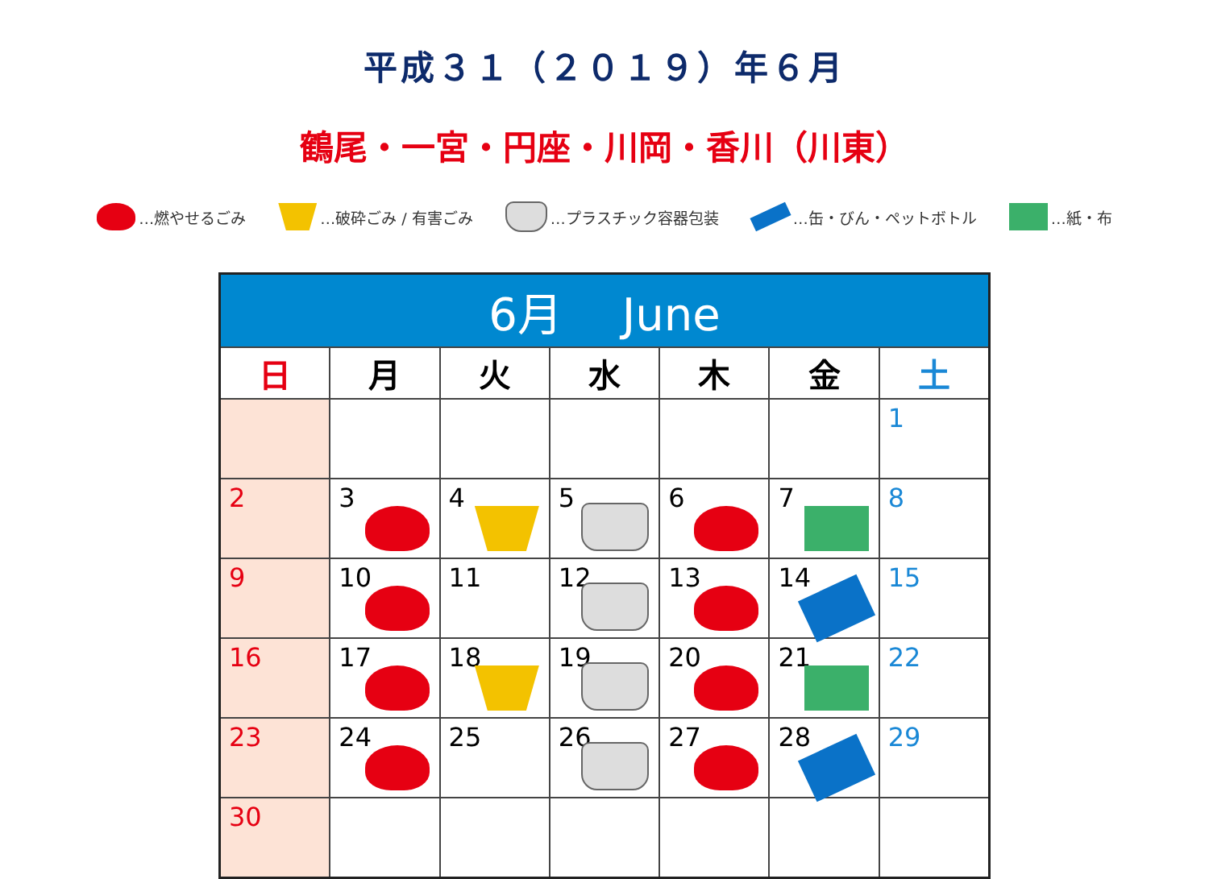平成３１（２０１９）年６月
鶴尾・一宮・円座・川岡・香川（川東）
…燃やせるごみ …破砕ごみ / 有害ごみ …プラスチック容器包装 …缶・びん・ペットボトル …紙・布
| 6月 June | | | | | | |
| 日 | 月 | 火 | 水 | 木 | 金 | 土 |
| | | | | | | 1 |
| 2 | 3 | 4 | 5 | 6 | 7 | 8 |
| 9 | 10 | 11 | 12 | 13 | 14 | 15 |
| 16 | 17 | 18 | 19 | 20 | 21 | 22 |
| 23 | 24 | 25 | 26 | 27 | 28 | 29 |
| 30 | | | | | | |